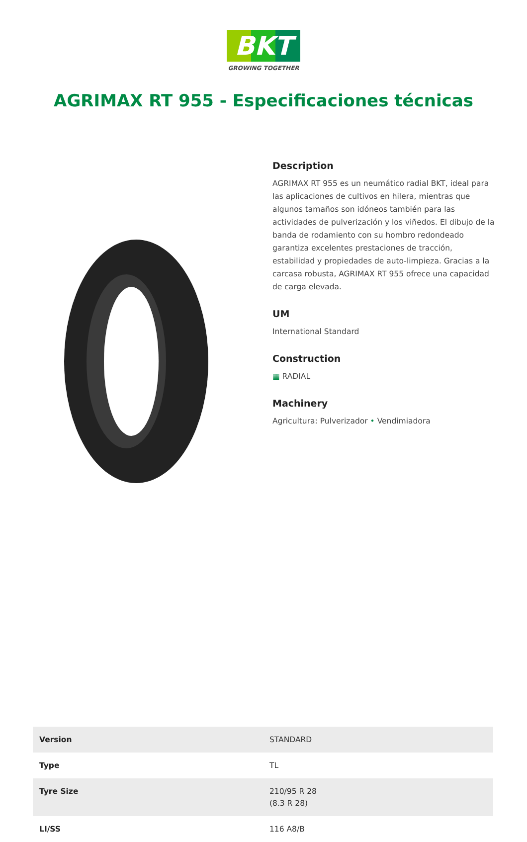BKT
GROWING TOGETHER
AGRIMAX RT 955 - Especificaciones técnicas
Description
AGRIMAX RT 955 es un neumático radial BKT, ideal para las aplicaciones de cultivos en hilera, mientras que algunos tamaños son idóneos también para las actividades de pulverización y los viñedos. El dibujo de la banda de rodamiento con su hombro redondeado garantiza excelentes prestaciones de tracción, estabilidad y propiedades de auto-limpieza. Gracias a la carcasa robusta, AGRIMAX RT 955 ofrece una capacidad de carga elevada.
UM
International Standard
Construction
▦ RADIAL
Machinery
Agricultura: Pulverizador • Vendimiadora
| Version | STANDARD |
| Type | TL |
| Tyre Size | 210/95 R 28 (8.3 R 28) |
| LI/SS | 116 A8/B |